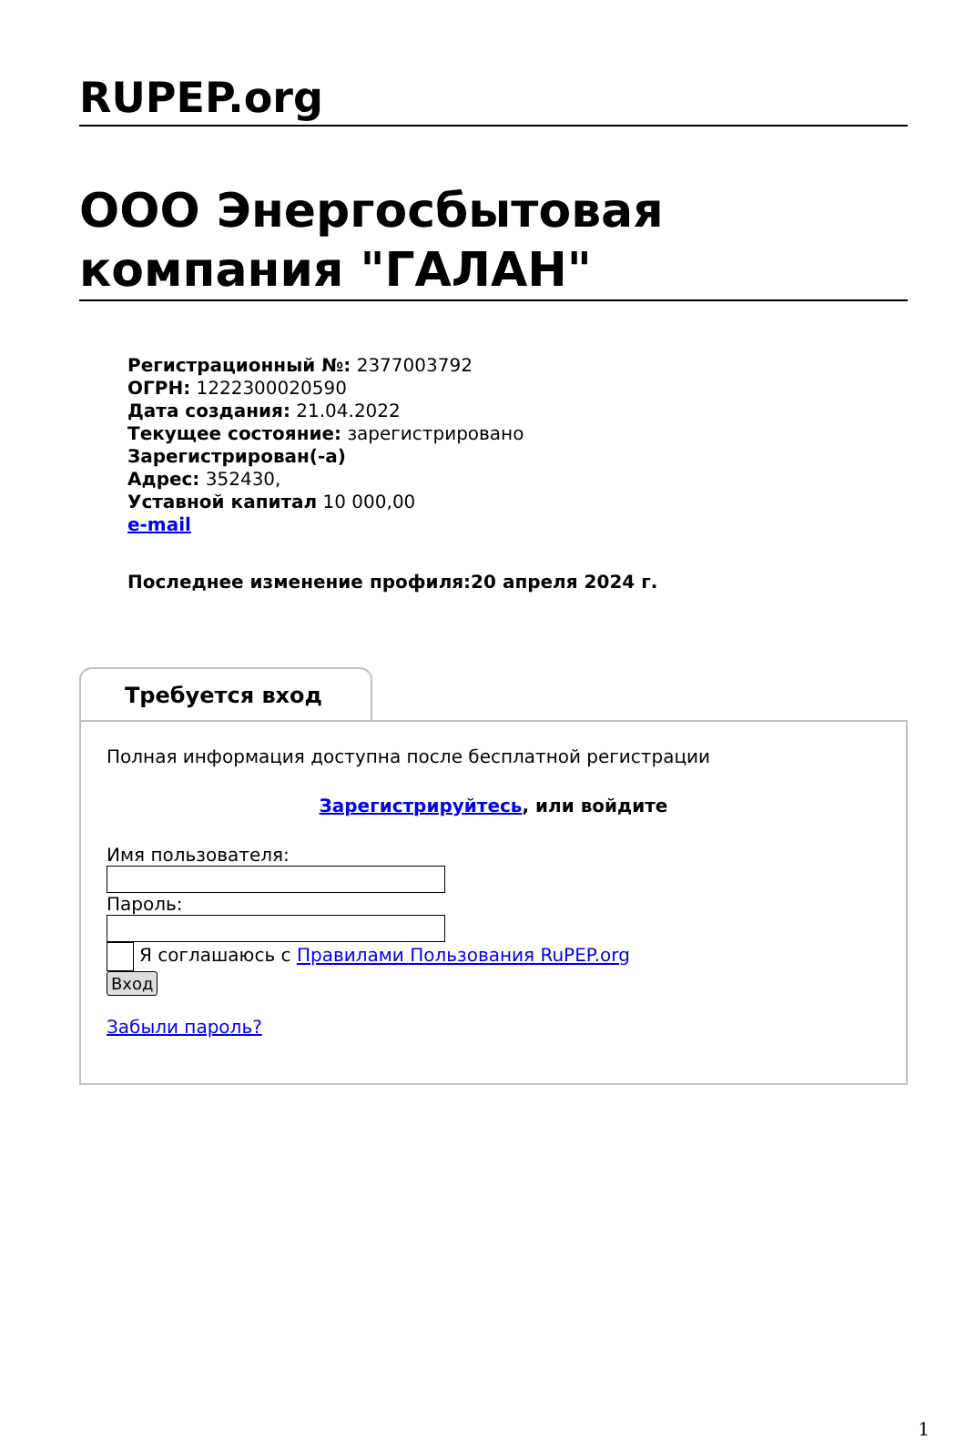RUPEP.org
ООО Энергосбытовая компания "ГАЛАН"
Регистрационный №: 2377003792
ОГРН: 1222300020590
Дата создания: 21.04.2022
Текущее состояние: зарегистрировано
Зарегистрирован(-а)
Адрес: 352430,
Уставной капитал 10 000,00
e-mail
Последнее изменение профиля:20 апреля 2024 г.
Требуется вход
Полная информация доступна после бесплатной регистрации
Зарегистрируйтесь, или войдите
Имя пользователя:
Пароль:
Я соглашаюсь с Правилами Пользования RuPEP.org
Вход
Забыли пароль?
1